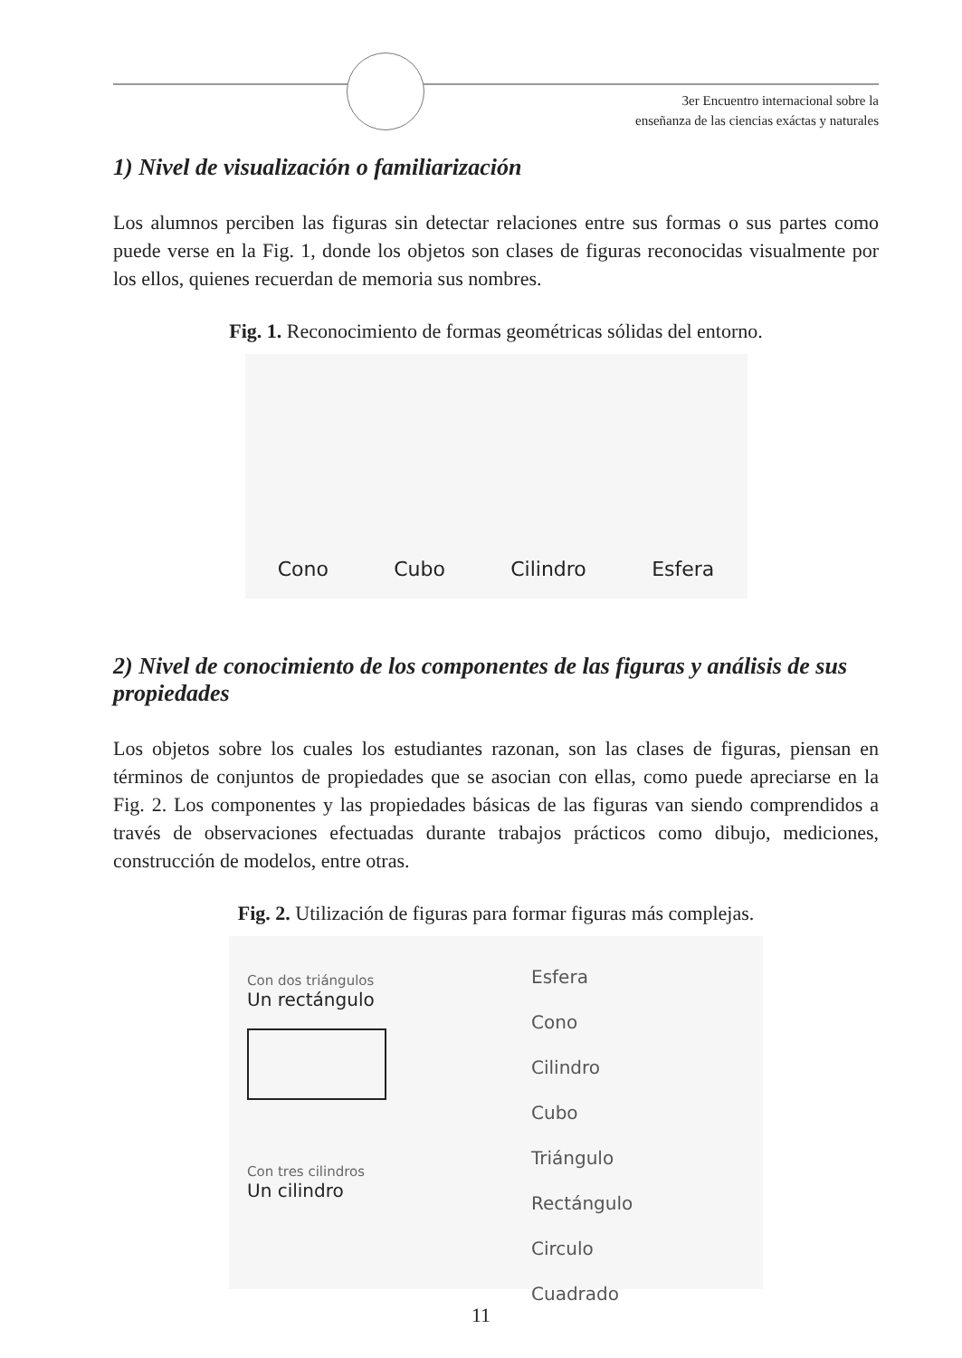3er Encuentro internacional sobre la
enseñanza de las ciencias exáctas y naturales
1) Nivel de visualización o familiarización
Los alumnos perciben las figuras sin detectar relaciones entre sus formas o sus partes como puede verse en la Fig. 1, donde los objetos son clases de figuras reconocidas visualmente por los ellos, quienes recuerdan de memoria sus nombres.
Fig. 1. Reconocimiento de formas geométricas sólidas del entorno.
Cono Cubo Cilindro Esfera
2) Nivel de conocimiento de los componentes de las figuras y análisis de sus propiedades
Los objetos sobre los cuales los estudiantes razonan, son las clases de figuras, piensan en términos de conjuntos de propiedades que se asocian con ellas, como puede apreciarse en la Fig. 2. Los componentes y las propiedades básicas de las figuras van siendo comprendidos a través de observaciones efectuadas durante trabajos prácticos como dibujo, mediciones, construcción de modelos, entre otras.
Fig. 2. Utilización de figuras para formar figuras más complejas.
Con dos triángulos
Un rectángulo
Con tres cilindros
Un cilindro
Esfera
Cono
Cilindro
Cubo
Triángulo
Rectángulo
Circulo
Cuadrado
11